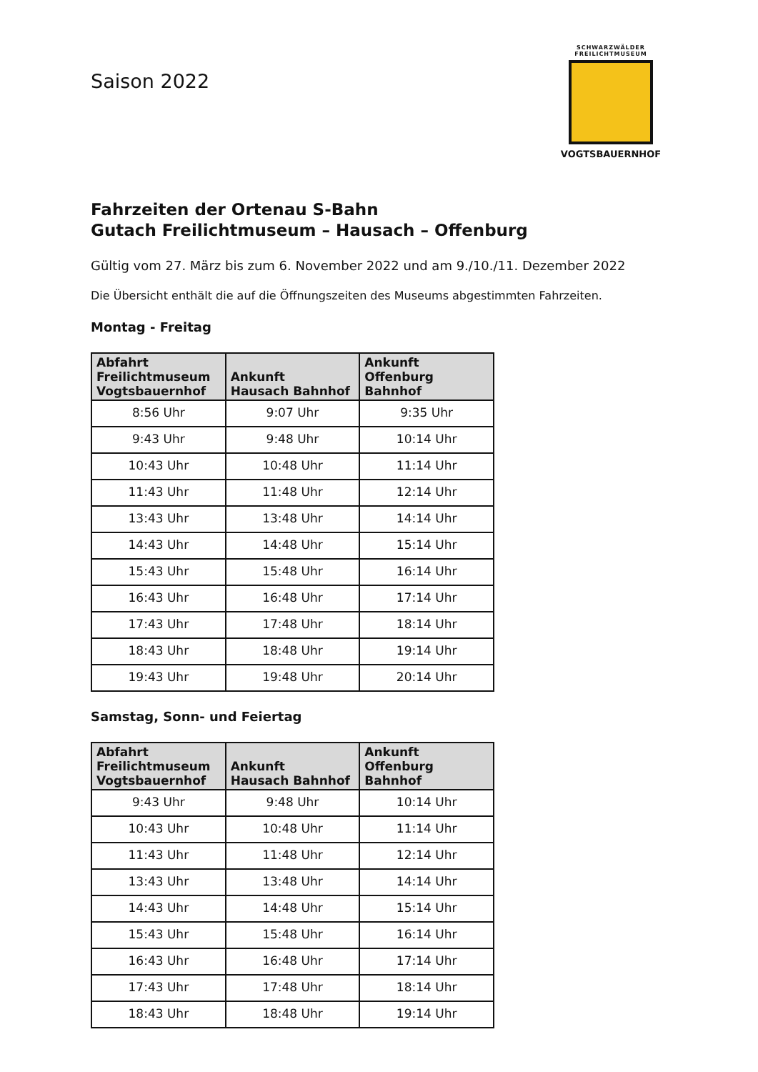SCHWARZWÄLDER
FREILICHTMUSEUM
VOGTSBAUERNHOF
Saison 2022
Fahrzeiten der Ortenau S-Bahn
Gutach Freilichtmuseum – Hausach – Offenburg
Gültig vom 27. März bis zum 6. November 2022 und am 9./10./11. Dezember 2022
Die Übersicht enthält die auf die Öffnungszeiten des Museums abgestimmten Fahrzeiten.
Montag - Freitag
| Abfahrt Freilichtmuseum Vogtsbauernhof | Ankunft Hausach Bahnhof | Ankunft Offenburg Bahnhof |
| --- | --- | --- |
| 8:56 Uhr | 9:07 Uhr | 9:35 Uhr |
| 9:43 Uhr | 9:48 Uhr | 10:14 Uhr |
| 10:43 Uhr | 10:48 Uhr | 11:14 Uhr |
| 11:43 Uhr | 11:48 Uhr | 12:14 Uhr |
| 13:43 Uhr | 13:48 Uhr | 14:14 Uhr |
| 14:43 Uhr | 14:48 Uhr | 15:14 Uhr |
| 15:43 Uhr | 15:48 Uhr | 16:14 Uhr |
| 16:43 Uhr | 16:48 Uhr | 17:14 Uhr |
| 17:43 Uhr | 17:48 Uhr | 18:14 Uhr |
| 18:43 Uhr | 18:48 Uhr | 19:14 Uhr |
| 19:43 Uhr | 19:48 Uhr | 20:14 Uhr |
Samstag, Sonn- und Feiertag
| Abfahrt Freilichtmuseum Vogtsbauernhof | Ankunft Hausach Bahnhof | Ankunft Offenburg Bahnhof |
| --- | --- | --- |
| 9:43 Uhr | 9:48 Uhr | 10:14 Uhr |
| 10:43 Uhr | 10:48 Uhr | 11:14 Uhr |
| 11:43 Uhr | 11:48 Uhr | 12:14 Uhr |
| 13:43 Uhr | 13:48 Uhr | 14:14 Uhr |
| 14:43 Uhr | 14:48 Uhr | 15:14 Uhr |
| 15:43 Uhr | 15:48 Uhr | 16:14 Uhr |
| 16:43 Uhr | 16:48 Uhr | 17:14 Uhr |
| 17:43 Uhr | 17:48 Uhr | 18:14 Uhr |
| 18:43 Uhr | 18:48 Uhr | 19:14 Uhr |